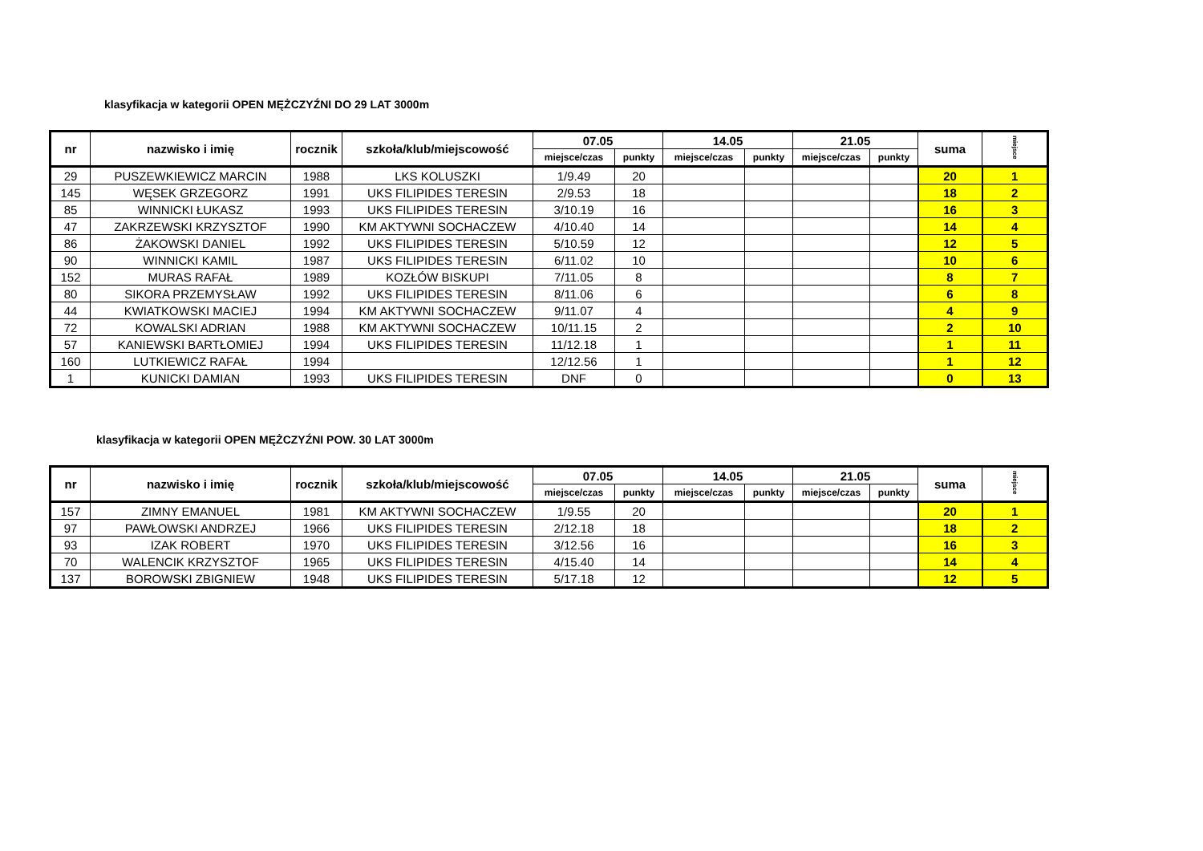klasyfikacja w kategorii OPEN MĘŻCZYŹNI DO 29 LAT 3000m
| nr | nazwisko i imię | rocznik | szkoła/klub/miejscowość | 07.05 | | 14.05 | | 21.05 | | suma | miejsce |
| --- | --- | --- | --- | --- | --- | --- | --- | --- | --- | --- | --- |
| | | | | miejsce/czas | punkty | miejsce/czas | punkty | miejsce/czas | punkty | | |
| 29 | PUSZEWKIEWICZ MARCIN | 1988 | LKS KOLUSZKI | 1/9.49 | 20 | | | | | 20 | 1 |
| 145 | WĘSEK GRZEGORZ | 1991 | UKS FILIPIDES TERESIN | 2/9.53 | 18 | | | | | 18 | 2 |
| 85 | WINNICKI ŁUKASZ | 1993 | UKS FILIPIDES TERESIN | 3/10.19 | 16 | | | | | 16 | 3 |
| 47 | ZAKRZEWSKI KRZYSZTOF | 1990 | KM AKTYWNI SOCHACZEW | 4/10.40 | 14 | | | | | 14 | 4 |
| 86 | ŻAKOWSKI DANIEL | 1992 | UKS FILIPIDES TERESIN | 5/10.59 | 12 | | | | | 12 | 5 |
| 90 | WINNICKI KAMIL | 1987 | UKS FILIPIDES TERESIN | 6/11.02 | 10 | | | | | 10 | 6 |
| 152 | MURAS RAFAŁ | 1989 | KOZŁÓW BISKUPI | 7/11.05 | 8 | | | | | 8 | 7 |
| 80 | SIKORA PRZEMYSŁAW | 1992 | UKS FILIPIDES TERESIN | 8/11.06 | 6 | | | | | 6 | 8 |
| 44 | KWIATKOWSKI MACIEJ | 1994 | KM AKTYWNI SOCHACZEW | 9/11.07 | 4 | | | | | 4 | 9 |
| 72 | KOWALSKI ADRIAN | 1988 | KM AKTYWNI SOCHACZEW | 10/11.15 | 2 | | | | | 2 | 10 |
| 57 | KANIEWSKI BARTŁOMIEJ | 1994 | UKS FILIPIDES TERESIN | 11/12.18 | 1 | | | | | 1 | 11 |
| 160 | LUTKIEWICZ RAFAŁ | 1994 | | 12/12.56 | 1 | | | | | 1 | 12 |
| 1 | KUNICKI DAMIAN | 1993 | UKS FILIPIDES TERESIN | DNF | 0 | | | | | 0 | 13 |
klasyfikacja w kategorii OPEN MĘŻCZYŹNI POW. 30 LAT 3000m
| nr | nazwisko i imię | rocznik | szkoła/klub/miejscowość | 07.05 | | 14.05 | | 21.05 | | suma | miejsce |
| --- | --- | --- | --- | --- | --- | --- | --- | --- | --- | --- | --- |
| | | | | miejsce/czas | punkty | miejsce/czas | punkty | miejsce/czas | punkty | | |
| 157 | ZIMNY EMANUEL | 1981 | KM AKTYWNI SOCHACZEW | 1/9.55 | 20 | | | | | 20 | 1 |
| 97 | PAWŁOWSKI ANDRZEJ | 1966 | UKS FILIPIDES TERESIN | 2/12.18 | 18 | | | | | 18 | 2 |
| 93 | IZAK ROBERT | 1970 | UKS FILIPIDES TERESIN | 3/12.56 | 16 | | | | | 16 | 3 |
| 70 | WALENCIK KRZYSZTOF | 1965 | UKS FILIPIDES TERESIN | 4/15.40 | 14 | | | | | 14 | 4 |
| 137 | BOROWSKI ZBIGNIEW | 1948 | UKS FILIPIDES TERESIN | 5/17.18 | 12 | | | | | 12 | 5 |